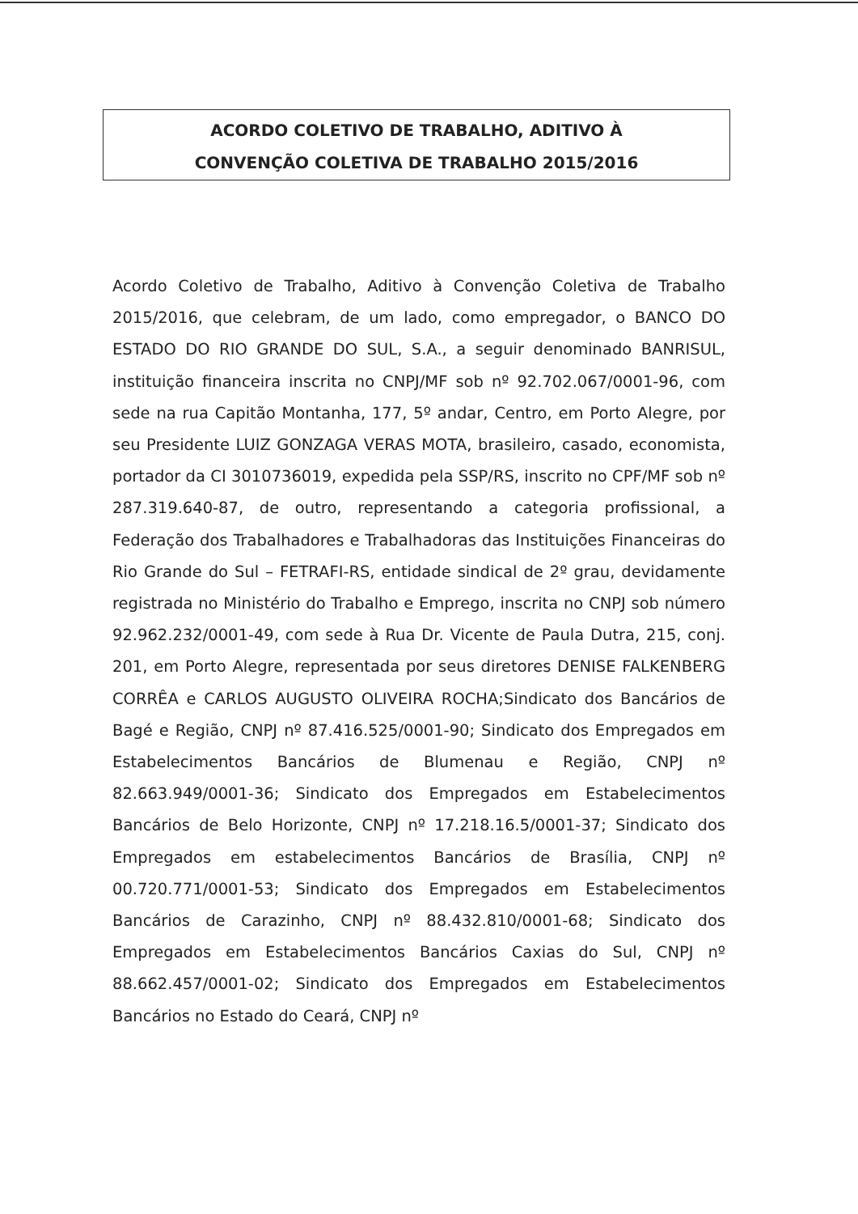ACORDO COLETIVO DE TRABALHO, ADITIVO À
CONVENÇÃO COLETIVA DE TRABALHO 2015/2016
Acordo Coletivo de Trabalho, Aditivo à Convenção Coletiva de Trabalho 2015/2016, que celebram, de um lado, como empregador, o BANCO DO ESTADO DO RIO GRANDE DO SUL, S.A., a seguir denominado BANRISUL, instituição financeira inscrita no CNPJ/MF sob nº 92.702.067/0001-96, com sede na rua Capitão Montanha, 177, 5º andar, Centro, em Porto Alegre, por seu Presidente LUIZ GONZAGA VERAS MOTA, brasileiro, casado, economista, portador da CI 3010736019, expedida pela SSP/RS, inscrito no CPF/MF sob nº 287.319.640-87, de outro, representando a categoria profissional, a Federação dos Trabalhadores e Trabalhadoras das Instituições Financeiras do Rio Grande do Sul – FETRAFI-RS, entidade sindical de 2º grau, devidamente registrada no Ministério do Trabalho e Emprego, inscrita no CNPJ sob número 92.962.232/0001-49, com sede à Rua Dr. Vicente de Paula Dutra, 215, conj. 201, em Porto Alegre, representada por seus diretores DENISE FALKENBERG CORRÊA e CARLOS AUGUSTO OLIVEIRA ROCHA;Sindicato dos Bancários de Bagé e Região, CNPJ nº 87.416.525/0001-90; Sindicato dos Empregados em Estabelecimentos Bancários de Blumenau e Região, CNPJ nº 82.663.949/0001-36; Sindicato dos Empregados em Estabelecimentos Bancários de Belo Horizonte, CNPJ nº 17.218.16.5/0001-37; Sindicato dos Empregados em estabelecimentos Bancários de Brasília, CNPJ nº 00.720.771/0001-53; Sindicato dos Empregados em Estabelecimentos Bancários de Carazinho, CNPJ nº 88.432.810/0001-68; Sindicato dos Empregados em Estabelecimentos Bancários Caxias do Sul, CNPJ nº 88.662.457/0001-02; Sindicato dos Empregados em Estabelecimentos Bancários no Estado do Ceará, CNPJ nº